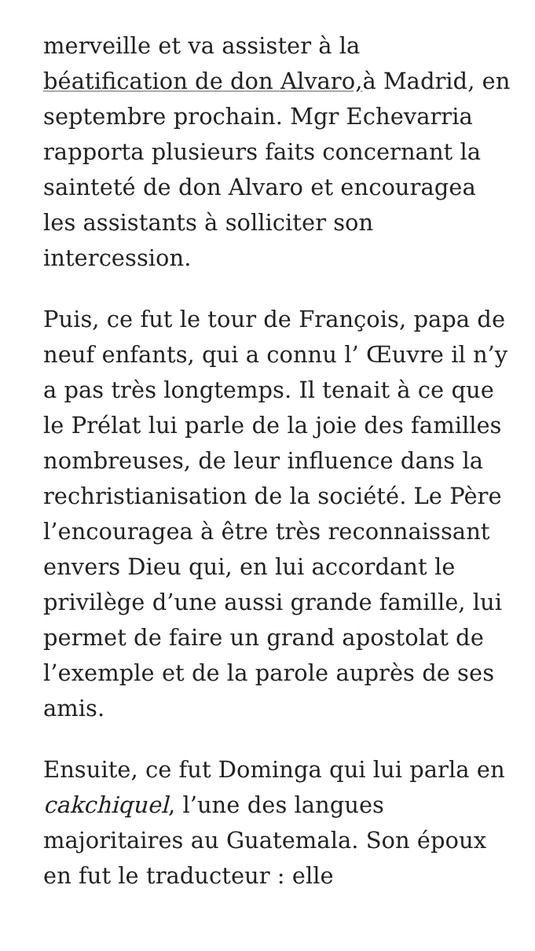merveille et va assister à la béatification de don Alvaro, à Madrid, en septembre prochain. Mgr Echevarria rapporta plusieurs faits concernant la sainteté de don Alvaro et encouragea les assistants à solliciter son intercession.
Puis, ce fut le tour de François, papa de neuf enfants, qui a connu l’ Œuvre il n’y a pas très longtemps. Il tenait à ce que le Prélat lui parle de la joie des familles nombreuses, de leur influence dans la rechristianisation de la société. Le Père l’encouragea à être très reconnaissant envers Dieu qui, en lui accordant le privilège d’une aussi grande famille, lui permet de faire un grand apostolat de l’exemple et de la parole auprès de ses amis.
Ensuite, ce fut Dominga qui lui parla en cakchiquel, l’une des langues majoritaires au Guatemala. Son époux en fut le traducteur : elle